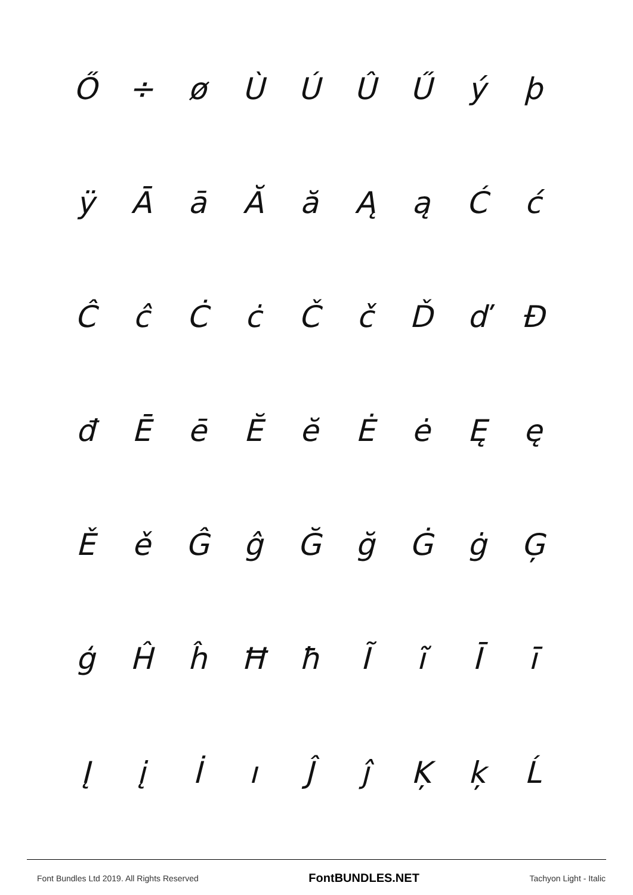Ő ÷ ø Ù Ú Û Ű ý þ
ÿ Ā ā Ă ă Ą ą Ć ć
Ĉ ĉ Ċ ċ Č č Ď ď Đ
đ Ē ē Ĕ ĕ Ė ė Ę ę
Ě ě Ĝ ĝ Ğ ğ Ġ ġ Ģ
ģ Ĥ ĥ Ħ ħ Ĩ ĩ Ī ī
Į į İ ı Ĵ ĵ Ķ ķ Ĺ
Font Bundles Ltd 2019. All Rights Reserved FontBUNDLES.NET Tachyon Light - Italic